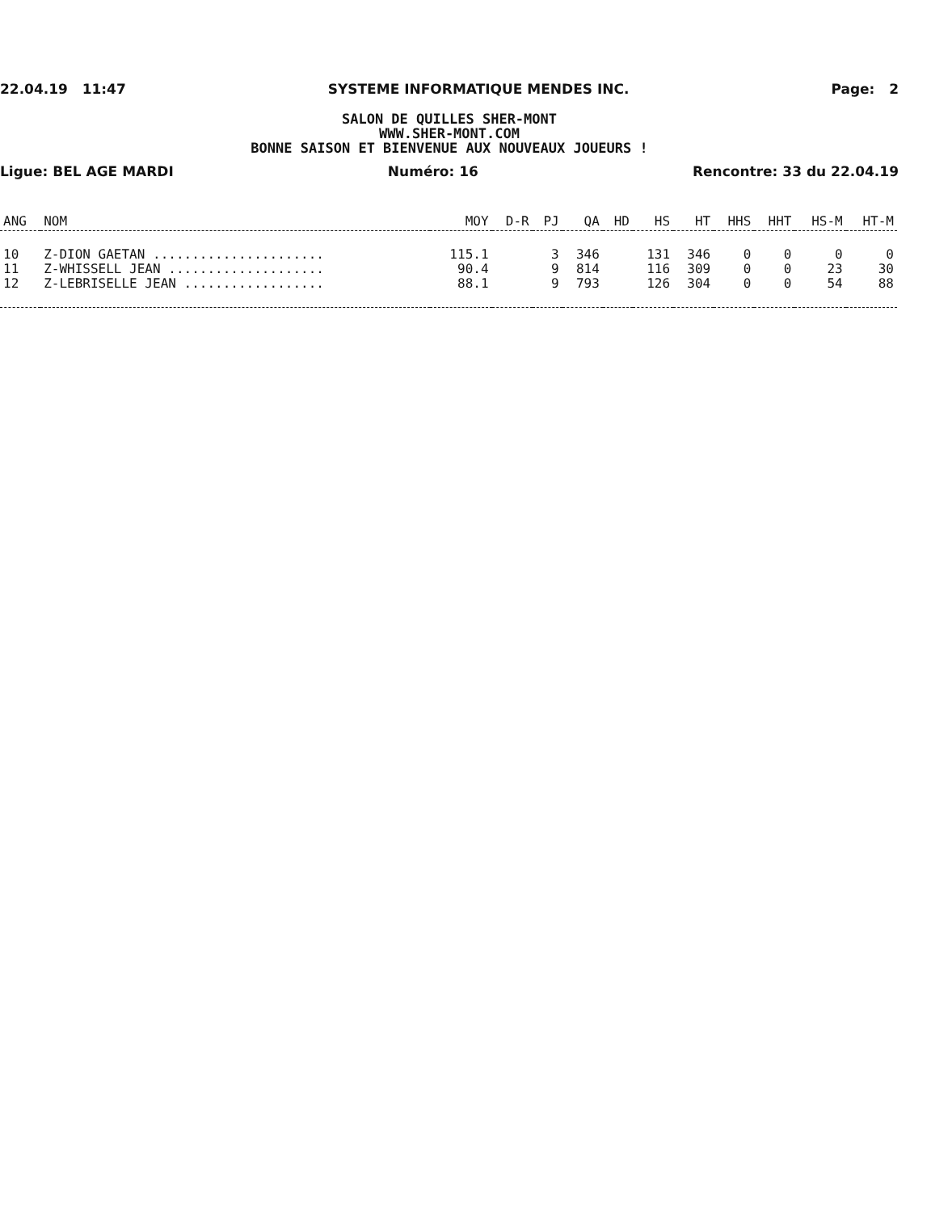22.04.19 11:47 SYSTEME INFORMATIQUE MENDES INC. Page: 2
SALON DE QUILLES SHER-MONT
WWW.SHER-MONT.COM
BONNE SAISON ET BIENVENUE AUX NOUVEAUX JOUEURS !
Ligue: BEL AGE MARDI Numéro: 16 Rencontre: 33 du 22.04.19
| ANG | NOM | MOY | D-R | PJ | QA | HD | HS | HT | HHS | HHT | HS-M | HT-M |
| --- | --- | --- | --- | --- | --- | --- | --- | --- | --- | --- | --- | --- |
| 10 | Z-DION GAETAN ...................... | 115.1 | | 3 | 346 | | 131 | 346 | 0 | 0 | 0 | 0 |
| 11 | Z-WHISSELL JEAN .................... | 90.4 | | 9 | 814 | | 116 | 309 | 0 | 0 | 23 | 30 |
| 12 | Z-LEBRISELLE JEAN .................. | 88.1 | | 9 | 793 | | 126 | 304 | 0 | 0 | 54 | 88 |